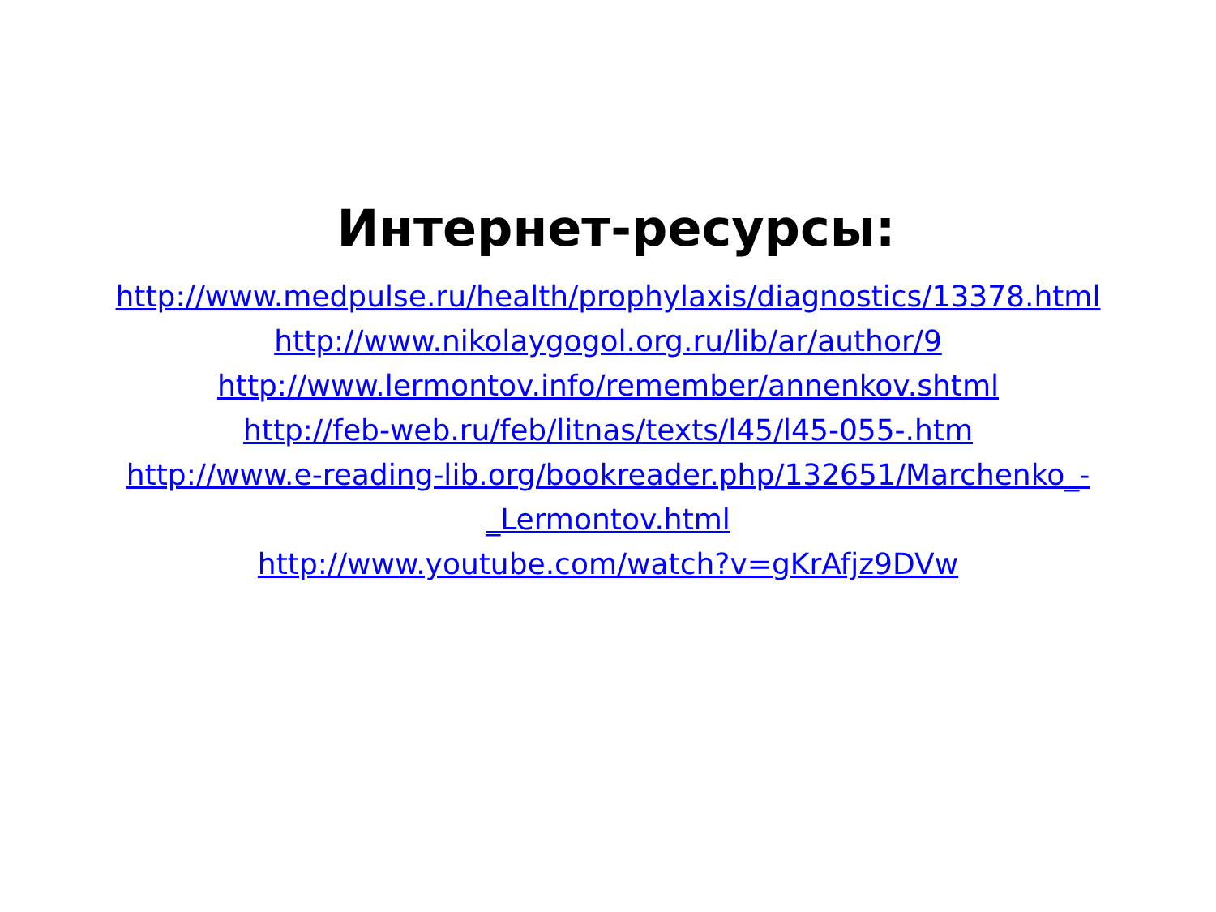Интернет-ресурсы:
http://www.medpulse.ru/health/prophylaxis/diagnostics/13378.html
http://www.nikolaygogol.org.ru/lib/ar/author/9
http://www.lermontov.info/remember/annenkov.shtml
http://feb-web.ru/feb/litnas/texts/l45/l45-055-.htm
http://www.e-reading-lib.org/bookreader.php/132651/Marchenko_-_Lermontov.html
http://www.youtube.com/watch?v=gKrAfjz9DVw